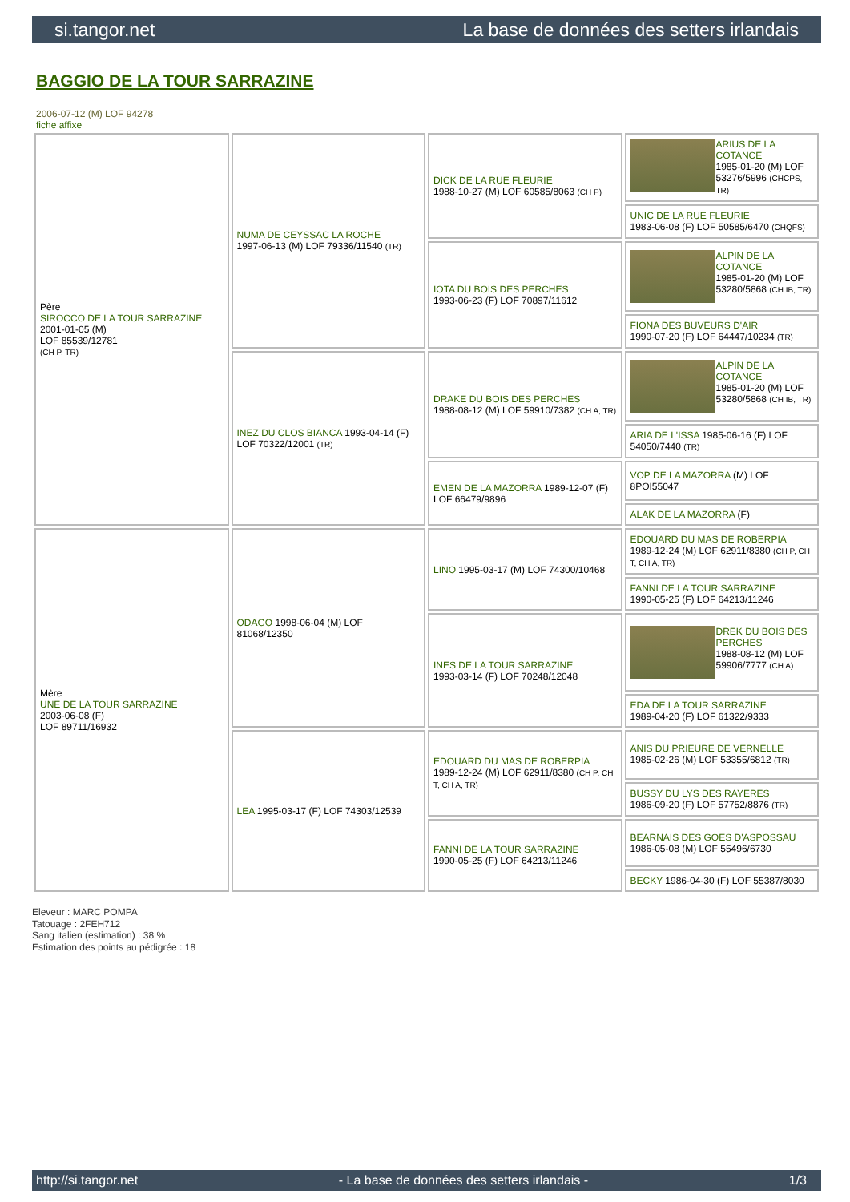si.tangor.net La base de données des setters irlandais
BAGGIO DE LA TOUR SARRAZINE
2006-07-12 (M) LOF 94278
fiche affixe
| Père SIROCCO DE LA TOUR SARRAZINE 2001-01-05 (M) LOF 85539/12781 (CH P, TR) | NUMA DE CEYSSAC LA ROCHE 1997-06-13 (M) LOF 79336/11540 (TR) | DICK DE LA RUE FLEURIE 1988-10-27 (M) LOF 60585/8063 (CH P) | ARIUS DE LA COTANCE 1985-01-20 (M) LOF 53276/5996 (CHCPS, TR) |
| | | | UNIC DE LA RUE FLEURIE 1983-06-08 (F) LOF 50585/6470 (CHQFS) |
| | | IOTA DU BOIS DES PERCHES 1993-06-23 (F) LOF 70897/11612 | ALPIN DE LA COTANCE 1985-01-20 (M) LOF 53280/5868 (CH IB, TR) |
| | | | FIONA DES BUVEURS D'AIR 1990-07-20 (F) LOF 64447/10234 (TR) |
| | INEZ DU CLOS BIANCA 1993-04-14 (F) LOF 70322/12001 (TR) | DRAKE DU BOIS DES PERCHES 1988-08-12 (M) LOF 59910/7382 (CH A, TR) | ALPIN DE LA COTANCE 1985-01-20 (M) LOF 53280/5868 (CH IB, TR) |
| | | | ARIA DE L'ISSA 1985-06-16 (F) LOF 54050/7440 (TR) |
| | | EMEN DE LA MAZORRA 1989-12-07 (F) LOF 66479/9896 | VOP DE LA MAZORRA (M) LOF 8POI55047 |
| | | | ALAK DE LA MAZORRA (F) |
| Mère UNE DE LA TOUR SARRAZINE 2003-06-08 (F) LOF 89711/16932 | ODAGO 1998-06-04 (M) LOF 81068/12350 | LINO 1995-03-17 (M) LOF 74300/10468 | EDOUARD DU MAS DE ROBERPIA 1989-12-24 (M) LOF 62911/8380 (CH P, CH T, CH A, TR) |
| | | | FANNI DE LA TOUR SARRAZINE 1990-05-25 (F) LOF 64213/11246 |
| | | INES DE LA TOUR SARRAZINE 1993-03-14 (F) LOF 70248/12048 | DREK DU BOIS DES PERCHES 1988-08-12 (M) LOF 59906/7777 (CH A) |
| | | | EDA DE LA TOUR SARRAZINE 1989-04-20 (F) LOF 61322/9333 |
| | LEA 1995-03-17 (F) LOF 74303/12539 | EDOUARD DU MAS DE ROBERPIA 1989-12-24 (M) LOF 62911/8380 (CH P, CH T, CH A, TR) | ANIS DU PRIEURE DE VERNELLE 1985-02-26 (M) LOF 53355/6812 (TR) |
| | | | BUSSY DU LYS DES RAYERES 1986-09-20 (F) LOF 57752/8876 (TR) |
| | | FANNI DE LA TOUR SARRAZINE 1990-05-25 (F) LOF 64213/11246 | BEARNAIS DES GOES D'ASPOSSAU 1986-05-08 (M) LOF 55496/6730 |
| | | | BECKY 1986-04-30 (F) LOF 55387/8030 |
Eleveur : MARC POMPA
Tatouage : 2FEH712
Sang italien (estimation) : 38 %
Estimation des points au pédigrée : 18
http://si.tangor.net - La base de données des setters irlandais - 1/3